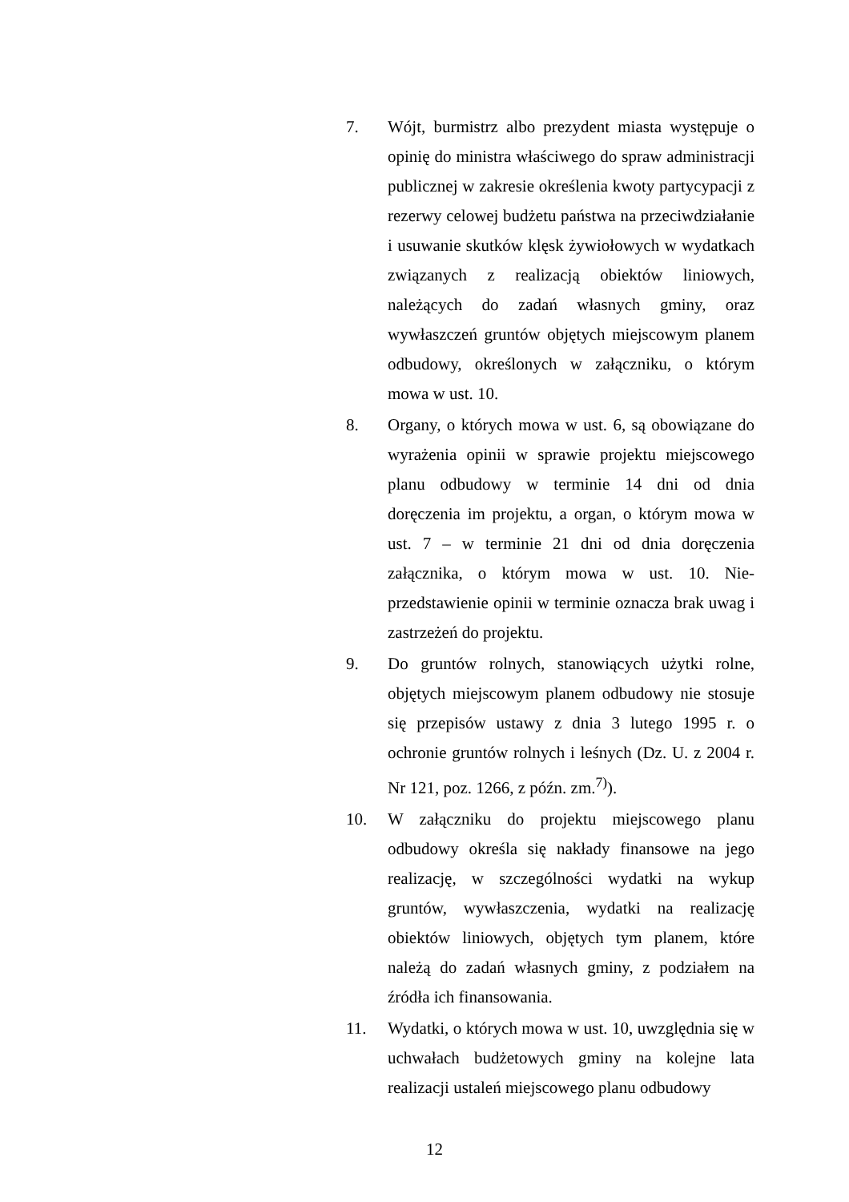7. Wójt, burmistrz albo prezydent miasta występuje o opinię do ministra właściwego do spraw administracji publicznej w zakresie określenia kwoty partycypacji z rezerwy celowej budżetu państwa na przeciwdziałanie i usuwanie skutków klęsk żywiołowych w wydatkach związanych z realizacją obiektów liniowych, należących do zadań własnych gminy, oraz wywłaszczeń gruntów objętych miejscowym planem odbudowy, określonych w załączniku, o którym mowa w ust. 10.
8. Organy, o których mowa w ust. 6, są obowiązane do wyrażenia opinii w sprawie projektu miejscowego planu odbudowy w terminie 14 dni od dnia doręczenia im projektu, a organ, o którym mowa w ust. 7 – w terminie 21 dni od dnia doręczenia załącznika, o którym mowa w ust. 10. Nie­przedstawienie opinii w terminie oznacza brak uwag i zastrzeżeń do projektu.
9. Do gruntów rolnych, stanowiących użytki rolne, objętych miejscowym planem odbudowy nie stosuje się przepisów ustawy z dnia 3 lutego 1995 r. o ochronie gruntów rolnych i leśnych (Dz. U. z 2004 r. Nr 121, poz. 1266, z późn. zm.<sup>7)</sup>).
10. W załączniku do projektu miejscowego planu odbudowy określa się nakłady finansowe na jego realizację, w szczególności wydatki na wykup gruntów, wywłaszczenia, wydatki na realizację obiektów liniowych, objętych tym planem, które należą do zadań własnych gminy, z podziałem na źródła ich finansowania.
11. Wydatki, o których mowa w ust. 10, uwzględnia się w uchwałach budżetowych gminy na kolejne lata realizacji ustaleń miejscowego planu odbudowy
12